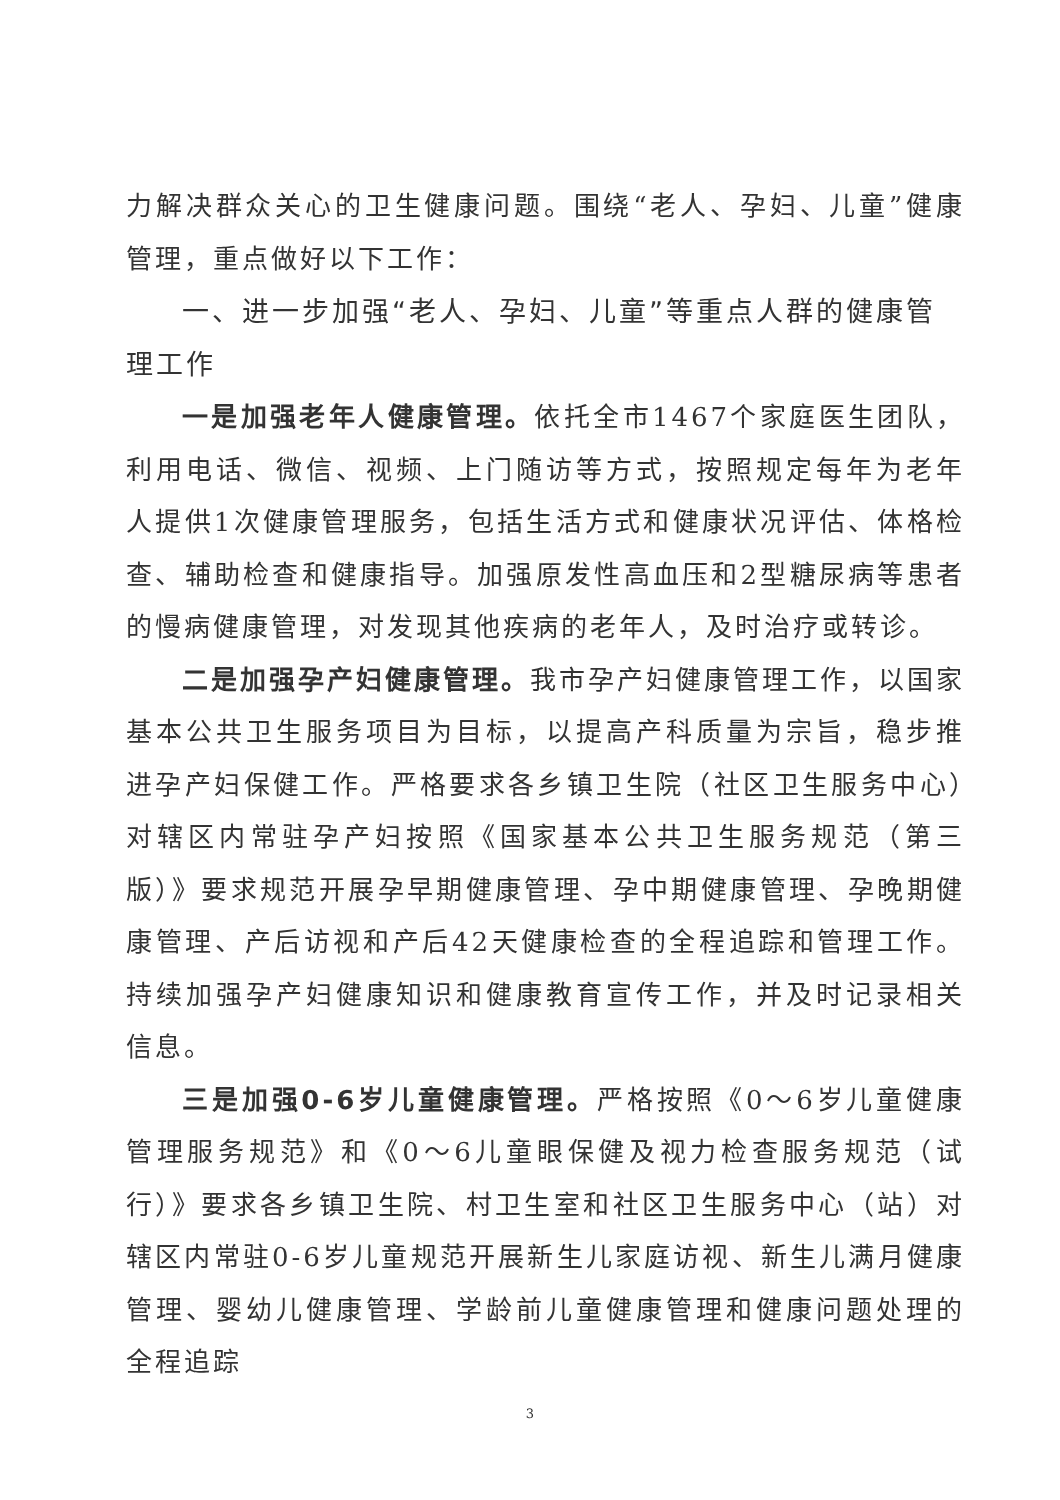力解决群众关心的卫生健康问题。围绕“老人、孕妇、儿童”健康管理，重点做好以下工作：
一、进一步加强“老人、孕妇、儿童”等重点人群的健康管理工作
一是加强老年人健康管理。依托全市1467个家庭医生团队，利用电话、微信、视频、上门随访等方式，按照规定每年为老年人提供1次健康管理服务，包括生活方式和健康状况评估、体格检查、辅助检查和健康指导。加强原发性高血压和2型糖尿病等患者的慢病健康管理，对发现其他疾病的老年人，及时治疗或转诊。
二是加强孕产妇健康管理。我市孕产妇健康管理工作，以国家基本公共卫生服务项目为目标，以提高产科质量为宗旨，稳步推进孕产妇保健工作。严格要求各乡镇卫生院（社区卫生服务中心）对辖区内常驻孕产妇按照《国家基本公共卫生服务规范（第三版）》要求规范开展孕早期健康管理、孕中期健康管理、孕晚期健康管理、产后访视和产后42天健康检查的全程追踪和管理工作。持续加强孕产妇健康知识和健康教育宣传工作，并及时记录相关信息。
三是加强0-6岁儿童健康管理。严格按照《0～6岁儿童健康管理服务规范》和《0～6儿童眼保健及视力检查服务规范（试行）》要求各乡镇卫生院、村卫生室和社区卫生服务中心（站）对辖区内常驻0-6岁儿童规范开展新生儿家庭访视、新生儿满月健康管理、婴幼儿健康管理、学龄前儿童健康管理和健康问题处理的全程追踪
3